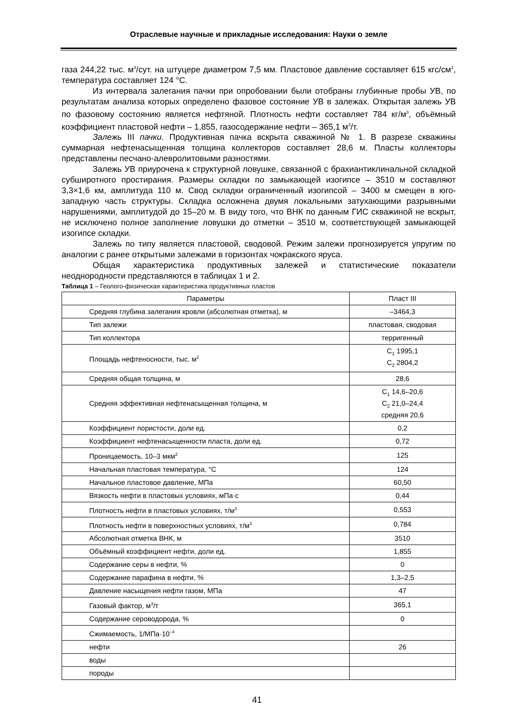Отраслевые научные и прикладные исследования: Науки о земле
газа 244,22 тыс. м<sup>3</sup>/сут. на штуцере диаметром 7,5 мм. Пластовое давление составляет 615 кгс/см<sup>2</sup>, температура составляет 124 °С.
Из интервала залегания пачки при опробовании были отобраны глубинные пробы УВ, по результатам анализа которых определено фазовое состояние УВ в залежах. Открытая залежь УВ по фазовому состоянию является нефтяной. Плотность нефти составляет 784 кг/м<sup>3</sup>, объёмный коэффициент пластовой нефти – 1,855, газосодержание нефти – 365,1 м<sup>3</sup>/т.
Залежь III пачки. Продуктивная пачка вскрыта скважиной № 1. В разрезе скважины суммарная нефтенасыщенная толщина коллекторов составляет 28,6 м. Пласты коллекторы представлены песчано-алевролитовыми разностями.
Залежь УВ приурочена к структурной ловушке, связанной с брахиантиклинальной складкой субширотного простирания. Размеры складки по замыкающей изогипсе – 3510 м составляют 3,3×1,6 км, амплитуда 110 м. Свод складки ограниченный изогипсой – 3400 м смещен в юго-западную часть структуры. Складка осложнена двумя локальными затухающими разрывными нарушениями, амплитудой до 15–20 м. В виду того, что ВНК по данным ГИС скважиной не вскрыт, не исключено полное заполнение ловушки до отметки – 3510 м, соответствующей замыкающей изогипсе складки.
Залежь по типу является пластовой, сводовой. Режим залежи прогнозируется упругим по аналогии с ранее открытыми залежами в горизонтах чокракского яруса.
Общая характеристика продуктивных залежей и статистические показатели неоднородности представляются в таблицах 1 и 2.
Таблица 1 – Геолого-физическая характеристика продуктивных пластов
| Параметры | Пласт III |
| Средняя глубина залегания кровли (абсолютная отметка), м | –3464,3 |
| Тип залежи | пластовая, сводовая |
| Тип коллектора | терригенный |
| Площадь нефтеносности, тыс. м<sup>2</sup> | С<sub>1</sub> 1995,1 С<sub>2</sub> 2804,2 |
| Средняя общая толщина, м | 28,6 |
| Средняя эффективная нефтенасыщенная толщина, м | С<sub>1</sub> 14,6–20,6 С<sub>2</sub> 21,0–24,4 средняя 20,6 |
| Коэффициент пористости, доли ед. | 0,2 |
| Коэффициент нефтенасыщенности пласта, доли ед. | 0,72 |
| Проницаемость, 10–3 мкм<sup>2</sup> | 125 |
| Начальная пластовая температура, °С | 124 |
| Начальное пластовое давление, МПа | 60,50 |
| Вязкость нефти в пластовых условиях, мПа·с | 0,44 |
| Плотность нефти в пластовых условиях, т/м<sup>3</sup> | 0,553 |
| Плотность нефти в поверхностных условиях, т/м<sup>3</sup> | 0,784 |
| Абсолютная отметка ВНК, м | 3510 |
| Объёмный коэффициент нефти, доли ед. | 1,855 |
| Содержание серы в нефти, % | 0 |
| Содержание парафина в нефти, % | 1,3–2,5 |
| Давление насыщения нефти газом, МПа | 47 |
| Газовый фактор, м<sup>3</sup>/т | 365,1 |
| Содержание сероводорода, % | 0 |
| Сжимаемость, 1/МПа·10<sup>–4</sup> | |
| нефти | 26 |
| воды | |
| породы | |
41